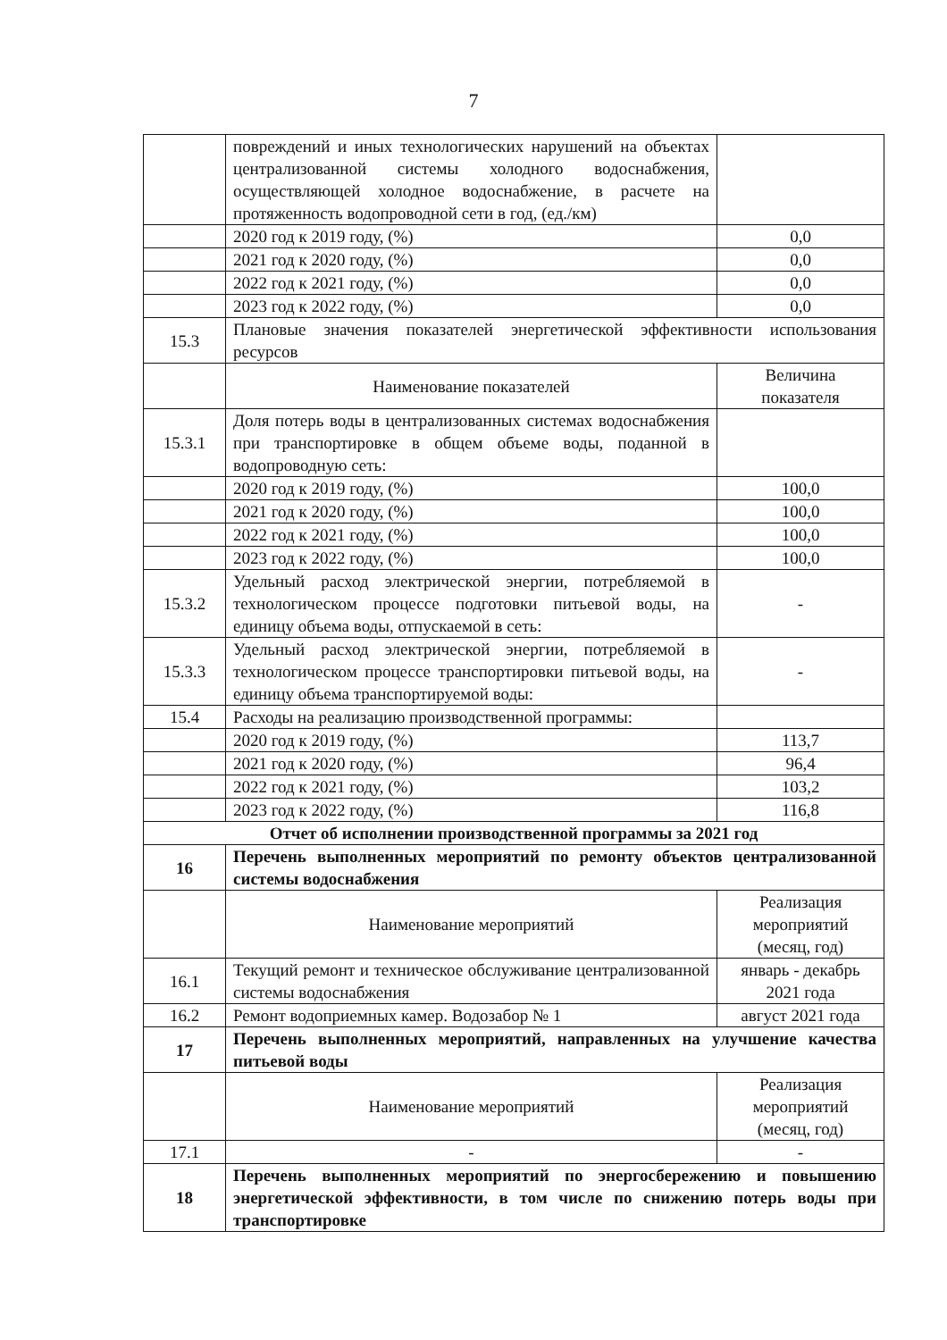7
| | повреждений и иных технологических нарушений на объектах централизованной системы холодного водоснабжения, осуществляющей холодное водоснабжение, в расчете на протяженность водопроводной сети в год, (ед./км) | |
| | 2020 год к 2019 году, (%) | 0,0 |
| | 2021 год к 2020 году, (%) | 0,0 |
| | 2022 год к 2021 году, (%) | 0,0 |
| | 2023 год к 2022 году, (%) | 0,0 |
| 15.3 | Плановые значения показателей энергетической эффективности использования ресурсов | |
| | Наименование показателей | Величина показателя |
| 15.3.1 | Доля потерь воды в централизованных системах водоснабжения при транспортировке в общем объеме воды, поданной в водопроводную сеть: | |
| | 2020 год к 2019 году, (%) | 100,0 |
| | 2021 год к 2020 году, (%) | 100,0 |
| | 2022 год к 2021 году, (%) | 100,0 |
| | 2023 год к 2022 году, (%) | 100,0 |
| 15.3.2 | Удельный расход электрической энергии, потребляемой в технологическом процессе подготовки питьевой воды, на единицу объема воды, отпускаемой в сеть: | - |
| 15.3.3 | Удельный расход электрической энергии, потребляемой в технологическом процессе транспортировки питьевой воды, на единицу объема транспортируемой воды: | - |
| 15.4 | Расходы на реализацию производственной программы: | |
| | 2020 год к 2019 году, (%) | 113,7 |
| | 2021 год к 2020 году, (%) | 96,4 |
| | 2022 год к 2021 году, (%) | 103,2 |
| | 2023 год к 2022 году, (%) | 116,8 |
| Отчет об исполнении производственной программы за 2021 год | | |
| 16 | Перечень выполненных мероприятий по ремонту объектов централизованной системы водоснабжения | |
| | Наименование мероприятий | Реализация мероприятий (месяц, год) |
| 16.1 | Текущий ремонт и техническое обслуживание централизованной системы водоснабжения | январь - декабрь 2021 года |
| 16.2 | Ремонт водоприемных камер. Водозабор № 1 | август 2021 года |
| 17 | Перечень выполненных мероприятий, направленных на улучшение качества питьевой воды | |
| | Наименование мероприятий | Реализация мероприятий (месяц, год) |
| 17.1 | - | - |
| 18 | Перечень выполненных мероприятий по энергосбережению и повышению энергетической эффективности, в том числе по снижению потерь воды при транспортировке | |